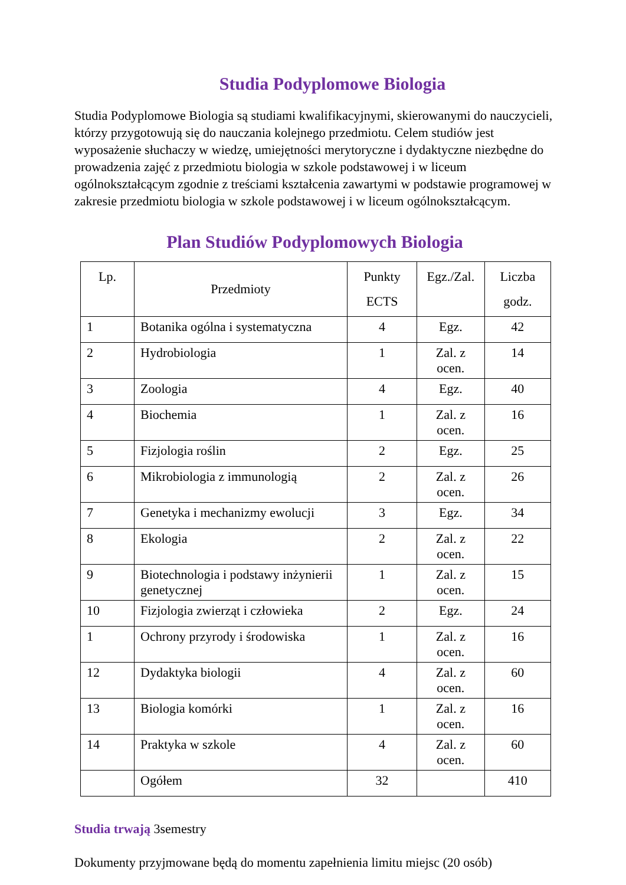Studia Podyplomowe Biologia
Studia Podyplomowe Biologia są studiami kwalifikacyjnymi, skierowanymi do nauczycieli, którzy przygotowują się do nauczania kolejnego przedmiotu. Celem studiów jest wyposażenie słuchaczy w wiedzę, umiejętności merytoryczne i dydaktyczne niezbędne do prowadzenia zajęć z przedmiotu biologia w szkole podstawowej i w liceum ogólnokształcącym zgodnie z treściami kształcenia zawartymi w podstawie programowej w zakresie przedmiotu biologia w szkole podstawowej i w liceum ogólnokształcącym.
Plan Studiów Podyplomowych Biologia
| Lp. | Przedmioty | Punkty ECTS | Egz./Zal. | Liczba godz. |
| --- | --- | --- | --- | --- |
| 1 | Botanika ogólna i systematyczna | 4 | Egz. | 42 |
| 2 | Hydrobiologia | 1 | Zal. z ocen. | 14 |
| 3 | Zoologia | 4 | Egz. | 40 |
| 4 | Biochemia | 1 | Zal. z ocen. | 16 |
| 5 | Fizjologia roślin | 2 | Egz. | 25 |
| 6 | Mikrobiologia z immunologią | 2 | Zal. z ocen. | 26 |
| 7 | Genetyka i mechanizmy ewolucji | 3 | Egz. | 34 |
| 8 | Ekologia | 2 | Zal. z ocen. | 22 |
| 9 | Biotechnologia i podstawy inżynierii genetycznej | 1 | Zal. z ocen. | 15 |
| 10 | Fizjologia zwierząt i człowieka | 2 | Egz. | 24 |
| 1 | Ochrony przyrody i środowiska | 1 | Zal. z ocen. | 16 |
| 12 | Dydaktyka biologii | 4 | Zal. z ocen. | 60 |
| 13 | Biologia komórki | 1 | Zal. z ocen. | 16 |
| 14 | Praktyka w szkole | 4 | Zal. z ocen. | 60 |
| | Ogółem | 32 | | 410 |
Studia trwają 3semestry
Dokumenty przyjmowane będą do momentu zapełnienia limitu miejsc (20 osób)